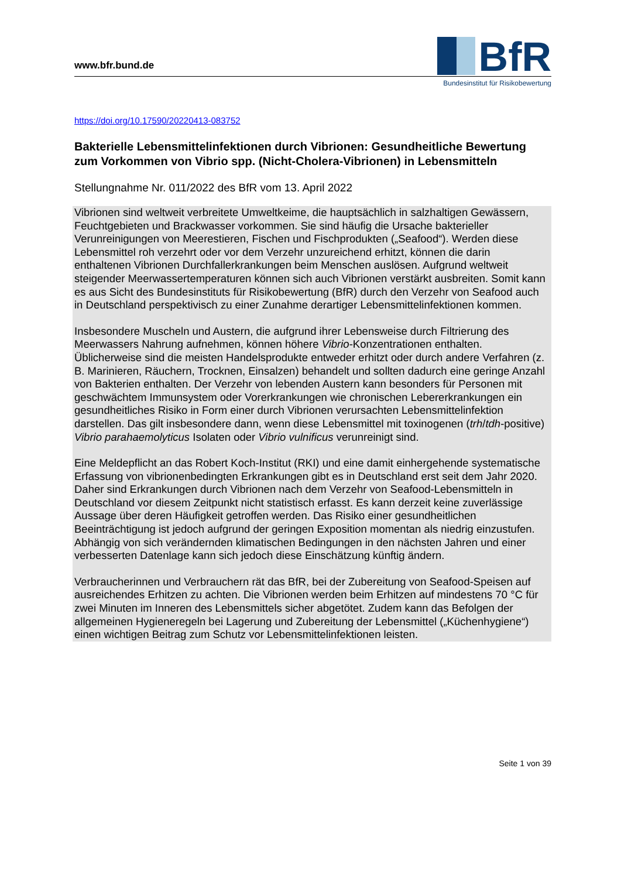www.bfr.bund.de
BfR
Bundesinstitut für Risikobewertung
https://doi.org/10.17590/20220413-083752
Bakterielle Lebensmittelinfektionen durch Vibrionen: Gesundheitliche Bewertung zum Vorkommen von Vibrio spp. (Nicht-Cholera-Vibrionen) in Lebensmitteln
Stellungnahme Nr. 011/2022 des BfR vom 13. April 2022
Vibrionen sind weltweit verbreitete Umweltkeime, die hauptsächlich in salzhaltigen Gewässern, Feuchtgebieten und Brackwasser vorkommen. Sie sind häufig die Ursache bakterieller Verunreinigungen von Meerestieren, Fischen und Fischprodukten („Seafood“). Werden diese Lebensmittel roh verzehrt oder vor dem Verzehr unzureichend erhitzt, können die darin enthaltenen Vibrionen Durchfallerkrankungen beim Menschen auslösen. Aufgrund weltweit steigender Meerwassertemperaturen können sich auch Vibrionen verstärkt ausbreiten. Somit kann es aus Sicht des Bundesinstituts für Risikobewertung (BfR) durch den Verzehr von Seafood auch in Deutschland perspektivisch zu einer Zunahme derartiger Lebensmittelinfektionen kommen.
Insbesondere Muscheln und Austern, die aufgrund ihrer Lebensweise durch Filtrierung des Meerwassers Nahrung aufnehmen, können höhere Vibrio-Konzentrationen enthalten. Üblicherweise sind die meisten Handelsprodukte entweder erhitzt oder durch andere Verfahren (z. B. Marinieren, Räuchern, Trocknen, Einsalzen) behandelt und sollten dadurch eine geringe Anzahl von Bakterien enthalten. Der Verzehr von lebenden Austern kann besonders für Personen mit geschwächtem Immunsystem oder Vorerkrankungen wie chronischen Lebererkrankungen ein gesundheitliches Risiko in Form einer durch Vibrionen verursachten Lebensmittelinfektion darstellen. Das gilt insbesondere dann, wenn diese Lebensmittel mit toxinogenen (trh/tdh-positive) Vibrio parahaemolyticus Isolaten oder Vibrio vulnificus verunreinigt sind.
Eine Meldepflicht an das Robert Koch-Institut (RKI) und eine damit einhergehende systematische Erfassung von vibrionenbedingten Erkrankungen gibt es in Deutschland erst seit dem Jahr 2020. Daher sind Erkrankungen durch Vibrionen nach dem Verzehr von Seafood-Lebensmitteln in Deutschland vor diesem Zeitpunkt nicht statistisch erfasst. Es kann derzeit keine zuverlässige Aussage über deren Häufigkeit getroffen werden. Das Risiko einer gesundheitlichen Beeinträchtigung ist jedoch aufgrund der geringen Exposition momentan als niedrig einzustufen. Abhängig von sich verändernden klimatischen Bedingungen in den nächsten Jahren und einer verbesserten Datenlage kann sich jedoch diese Einschätzung künftig ändern.
Verbraucherinnen und Verbrauchern rät das BfR, bei der Zubereitung von Seafood-Speisen auf ausreichendes Erhitzen zu achten. Die Vibrionen werden beim Erhitzen auf mindestens 70 °C für zwei Minuten im Inneren des Lebensmittels sicher abgetötet. Zudem kann das Befolgen der allgemeinen Hygieneregeln bei Lagerung und Zubereitung der Lebensmittel („Küchenhygiene“) einen wichtigen Beitrag zum Schutz vor Lebensmittelinfektionen leisten.
Seite 1 von 39